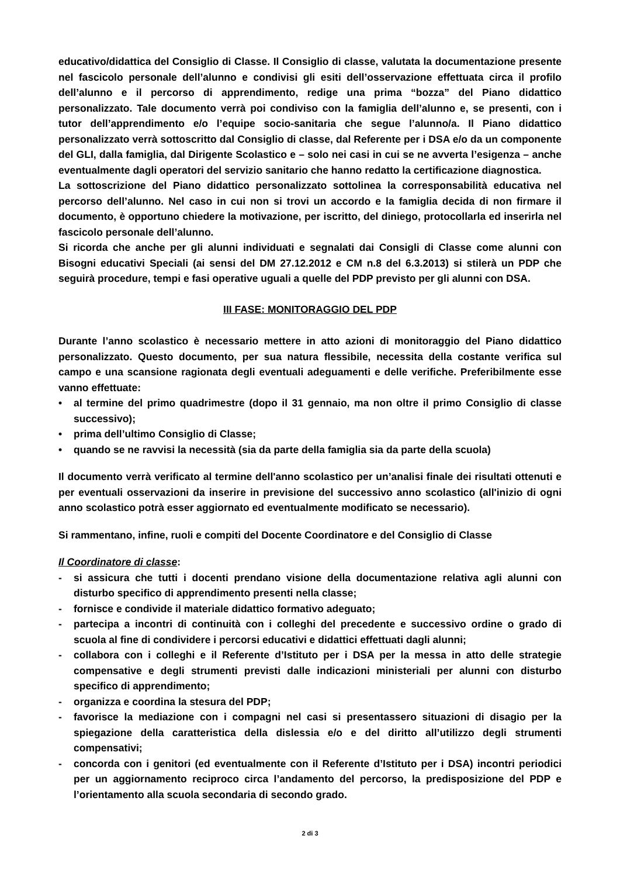educativo/didattica del Consiglio di Classe. Il Consiglio di classe, valutata la documentazione presente nel fascicolo personale dell’alunno e condivisi gli esiti dell’osservazione effettuata circa il profilo dell’alunno e il percorso di apprendimento, redige una prima “bozza” del Piano didattico personalizzato. Tale documento verrà poi condiviso con la famiglia dell’alunno e, se presenti, con i tutor dell’apprendimento e/o l’equipe socio-sanitaria che segue l’alunno/a. Il Piano didattico personalizzato verrà sottoscritto dal Consiglio di classe, dal Referente per i DSA e/o da un componente del GLI, dalla famiglia, dal Dirigente Scolastico e – solo nei casi in cui se ne avverta l’esigenza – anche eventualmente dagli operatori del servizio sanitario che hanno redatto la certificazione diagnostica.
La sottoscrizione del Piano didattico personalizzato sottolinea la corresponsabilità educativa nel percorso dell’alunno. Nel caso in cui non si trovi un accordo e la famiglia decida di non firmare il documento, è opportuno chiedere la motivazione, per iscritto, del diniego, protocollarla ed inserirla nel fascicolo personale dell’alunno.
Si ricorda che anche per gli alunni individuati e segnalati dai Consigli di Classe come alunni con Bisogni educativi Speciali (ai sensi del DM 27.12.2012 e CM n.8 del 6.3.2013) si stilerà un PDP che seguirà procedure, tempi e fasi operative uguali a quelle del PDP previsto per gli alunni con DSA.
III FASE: MONITORAGGIO DEL PDP
Durante l’anno scolastico è necessario mettere in atto azioni di monitoraggio del Piano didattico personalizzato. Questo documento, per sua natura flessibile, necessita della costante verifica sul campo e una scansione ragionata degli eventuali adeguamenti e delle verifiche. Preferibilmente esse vanno effettuate:
• al termine del primo quadrimestre (dopo il 31 gennaio, ma non oltre il primo Consiglio di classe successivo);
• prima dell’ultimo Consiglio di Classe;
• quando se ne ravvisi la necessità (sia da parte della famiglia sia da parte della scuola)
Il documento verrà verificato al termine dell'anno scolastico per un’analisi finale dei risultati ottenuti e per eventuali osservazioni da inserire in previsione del successivo anno scolastico (all'inizio di ogni anno scolastico potrà esser aggiornato ed eventualmente modificato se necessario).
Si rammentano, infine, ruoli e compiti del Docente Coordinatore e del Consiglio di Classe
Il Coordinatore di classe:
- si assicura che tutti i docenti prendano visione della documentazione relativa agli alunni con disturbo specifico di apprendimento presenti nella classe;
- fornisce e condivide il materiale didattico formativo adeguato;
- partecipa a incontri di continuità con i colleghi del precedente e successivo ordine o grado di scuola al fine di condividere i percorsi educativi e didattici effettuati dagli alunni;
- collabora con i colleghi e il Referente d’Istituto per i DSA per la messa in atto delle strategie compensative e degli strumenti previsti dalle indicazioni ministeriali per alunni con disturbo specifico di apprendimento;
- organizza e coordina la stesura del PDP;
- favorisce la mediazione con i compagni nel casi si presentassero situazioni di disagio per la spiegazione della caratteristica della dislessia e/o e del diritto all’utilizzo degli strumenti compensativi;
- concorda con i genitori (ed eventualmente con il Referente d’Istituto per i DSA) incontri periodici per un aggiornamento reciproco circa l’andamento del percorso, la predisposizione del PDP e l’orientamento alla scuola secondaria di secondo grado.
2 di 3